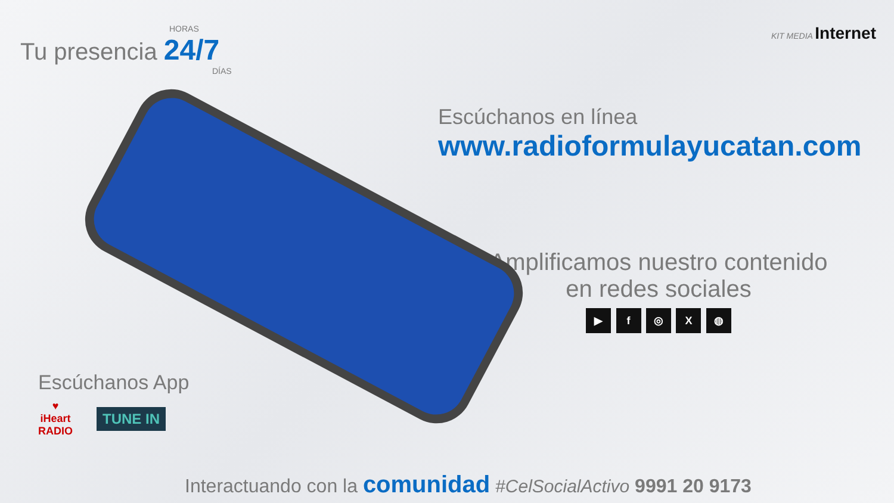HORAS
Tu presencia 24/7
DÍAS
KIT MEDIA Internet
Escúchanos en línea
www.radioformulayucatan.com
Amplificamos nuestro contenido
en redes sociales
▶ f ◎ X ◍
Escúchanos App
♥
iHeart
RADIO
TUNE IN
Interactuando con la comunidad #CelSocialActivo 9991 20 9173